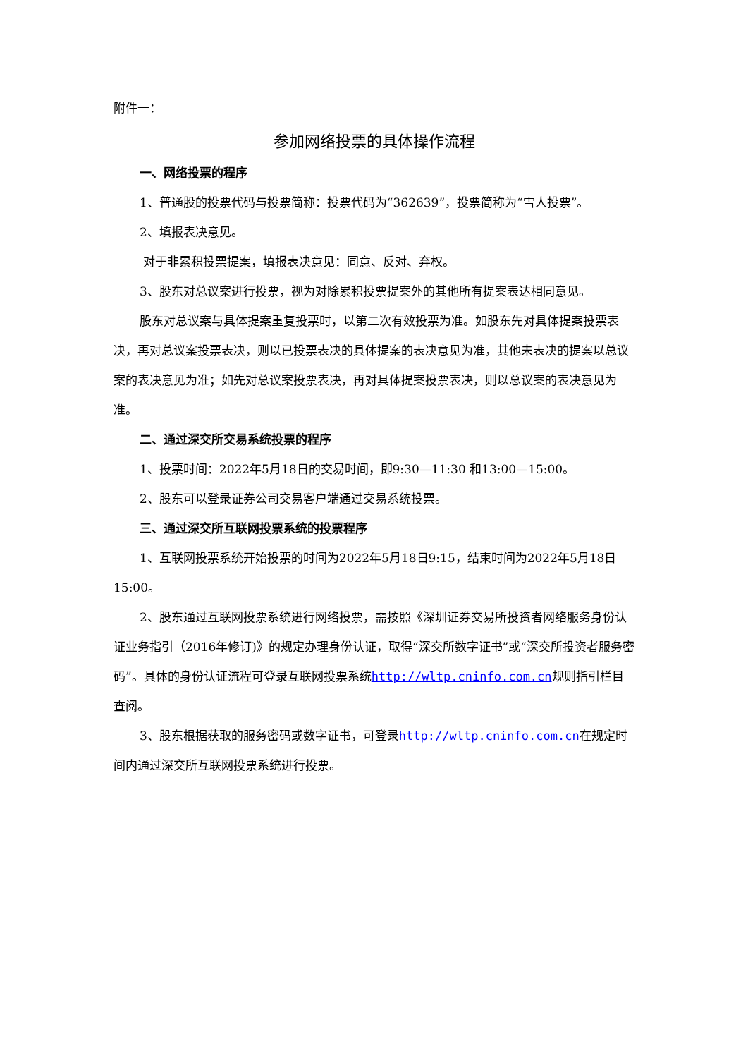附件一：
参加网络投票的具体操作流程
一、网络投票的程序
1、普通股的投票代码与投票简称：投票代码为“362639”，投票简称为“雪人投票”。
2、填报表决意见。
对于非累积投票提案，填报表决意见：同意、反对、弃权。
3、股东对总议案进行投票，视为对除累积投票提案外的其他所有提案表达相同意见。
股东对总议案与具体提案重复投票时，以第二次有效投票为准。如股东先对具体提案投票表决，再对总议案投票表决，则以已投票表决的具体提案的表决意见为准，其他未表决的提案以总议案的表决意见为准；如先对总议案投票表决，再对具体提案投票表决，则以总议案的表决意见为准。
二、通过深交所交易系统投票的程序
1、投票时间：2022年5月18日的交易时间，即9:30—11:30 和13:00—15:00。
2、股东可以登录证券公司交易客户端通过交易系统投票。
三、通过深交所互联网投票系统的投票程序
1、互联网投票系统开始投票的时间为2022年5月18日9:15，结束时间为2022年5月18日15:00。
2、股东通过互联网投票系统进行网络投票，需按照《深圳证券交易所投资者网络服务身份认证业务指引（2016年修订)》的规定办理身份认证，取得“深交所数字证书”或“深交所投资者服务密码”。具体的身份认证流程可登录互联网投票系统http://wltp.cninfo.com.cn规则指引栏目查阅。
3、股东根据获取的服务密码或数字证书，可登录http://wltp.cninfo.com.cn在规定时间内通过深交所互联网投票系统进行投票。